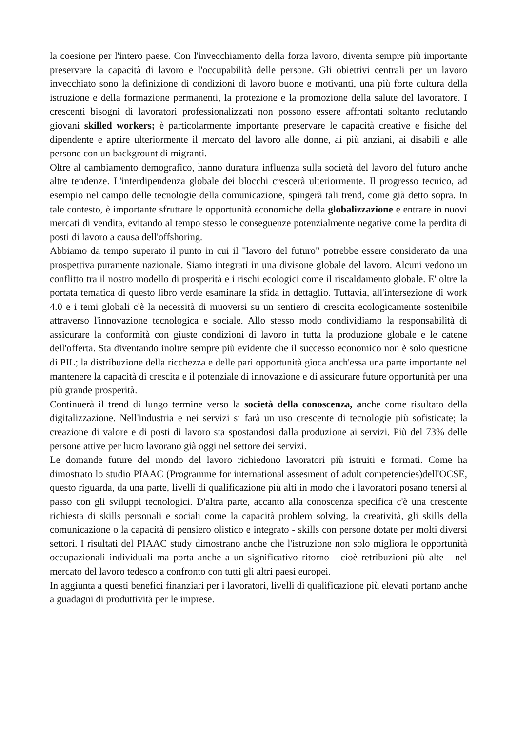la coesione per l'intero paese. Con l'invecchiamento della forza lavoro, diventa sempre più importante preservare la capacità di lavoro e l'occupabilità delle persone. Gli obiettivi centrali per un lavoro invecchiato sono la definizione di condizioni di lavoro buone e motivanti, una più forte cultura della istruzione e della formazione permanenti, la protezione e la promozione della salute del lavoratore. I crescenti bisogni di lavoratori professionalizzati non possono essere affrontati soltanto reclutando giovani skilled workers; è particolarmente importante preservare le capacità creative e fisiche del dipendente e aprire ulteriormente il mercato del lavoro alle donne, ai più anziani, ai disabili e alle persone con un backgrount di migranti.
Oltre al cambiamento demografico, hanno duratura influenza sulla società del lavoro del futuro anche altre tendenze. L'interdipendenza globale dei blocchi crescerà ulteriormente. Il progresso tecnico, ad esempio nel campo delle tecnologie della comunicazione, spingerà tali trend, come già detto sopra. In tale contesto, è importante sfruttare le opportunità economiche della globalizzazione e entrare in nuovi mercati di vendita, evitando al tempo stesso le conseguenze potenzialmente negative come la perdita di posti di lavoro a causa dell'offshoring.
Abbiamo da tempo superato il punto in cui il "lavoro del futuro" potrebbe essere considerato da una prospettiva puramente nazionale. Siamo integrati in una divisone globale del lavoro. Alcuni vedono un conflitto tra il nostro modello di prosperità e i rischi ecologici come il riscaldamento globale. E' oltre la portata tematica di questo libro verde esaminare la sfida in dettaglio. Tuttavia, all'intersezione di work 4.0 e i temi globali c'è la necessità di muoversi su un sentiero di crescita ecologicamente sostenibile attraverso l'innovazione tecnologica e sociale. Allo stesso modo condividiamo la responsabilità di assicurare la conformità con giuste condizioni di lavoro in tutta la produzione globale e le catene dell'offerta. Sta diventando inoltre sempre più evidente che il successo economico non è solo questione di PIL; la distribuzione della ricchezza e delle pari opportunità gioca anch'essa una parte importante nel mantenere la capacità di crescita e il potenziale di innovazione e di assicurare future opportunità per una più grande prosperità.
Continuerà il trend di lungo termine verso la società della conoscenza, anche come risultato della digitalizzazione. Nell'industria e nei servizi si farà un uso crescente di tecnologie più sofisticate; la creazione di valore e di posti di lavoro sta spostandosi dalla produzione ai servizi. Più del 73% delle persone attive per lucro lavorano già oggi nel settore dei servizi.
Le domande future del mondo del lavoro richiedono lavoratori più istruiti e formati. Come ha dimostrato lo studio PIAAC (Programme for international assesment of adult competencies)dell'OCSE, questo riguarda, da una parte, livelli di qualificazione più alti in modo che i lavoratori posano tenersi al passo con gli sviluppi tecnologici. D'altra parte, accanto alla conoscenza specifica c'è una crescente richiesta di skills personali e sociali come la capacità problem solving, la creatività, gli skills della comunicazione o la capacità di pensiero olistico e integrato - skills con persone dotate per molti diversi settori. I risultati del PIAAC study dimostrano anche che l'istruzione non solo migliora le opportunità occupazionali individuali ma porta anche a un significativo ritorno - cioè retribuzioni più alte - nel mercato del lavoro tedesco a confronto con tutti gli altri paesi europei.
In aggiunta a questi benefici finanziari per i lavoratori, livelli di qualificazione più elevati portano anche a guadagni di produttività per le imprese.